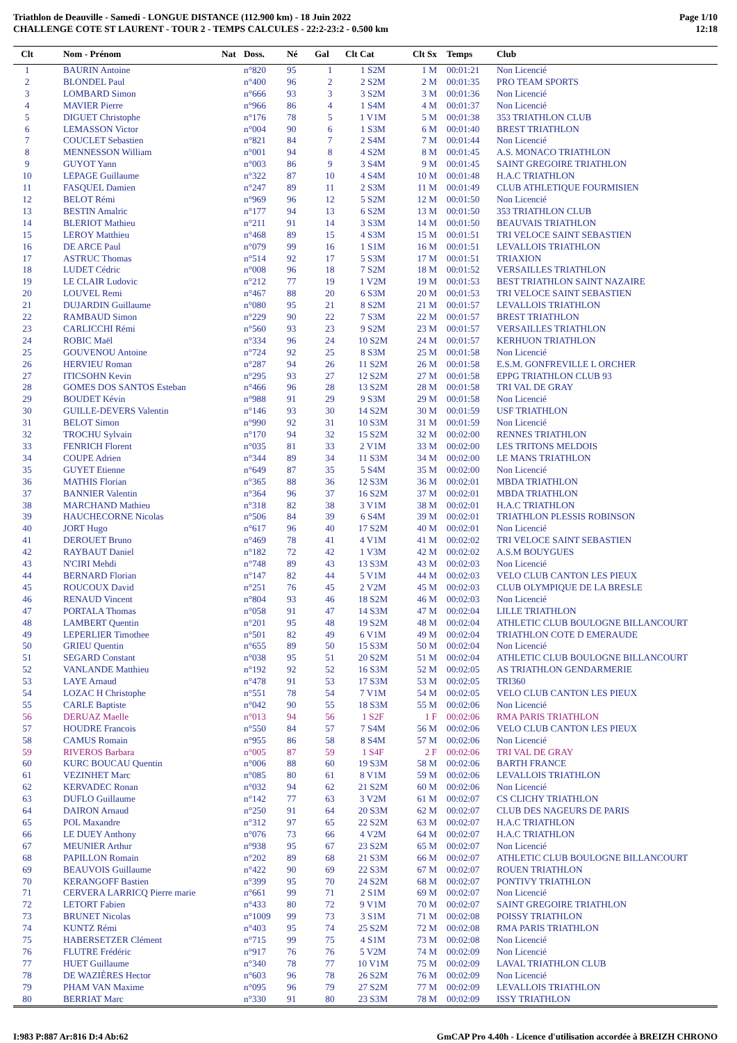Triathlon de Deauville - Samedi - LONGUE DISTANCE (112.900 km) - 18 Juin 2022
CHALLENGE COTE ST LAURENT - TOUR 2 - TEMPS CALCULES - 22:2-23:2 - 0.500 km
Page 1/10
12:18
| Clt | Nom - Prénom | Nat | Doss. | Né | Gal | Clt Cat | Clt Sx | Temps | Club |
| --- | --- | --- | --- | --- | --- | --- | --- | --- | --- |
| 1 | BAURIN Antoine | | n°820 | 95 | 1 | 1 S2M | 1 M | 00:01:21 | Non Licencié |
| 2 | BLONDEL Paul | | n°400 | 96 | 2 | 2 S2M | 2 M | 00:01:35 | PRO TEAM SPORTS |
| 3 | LOMBARD Simon | | n°666 | 93 | 3 | 3 S2M | 3 M | 00:01:36 | Non Licencié |
| 4 | MAVIER Pierre | | n°966 | 86 | 4 | 1 S4M | 4 M | 00:01:37 | Non Licencié |
| 5 | DIGUET Christophe | | n°176 | 78 | 5 | 1 V1M | 5 M | 00:01:38 | 353 TRIATHLON CLUB |
| 6 | LEMASSON Victor | | n°004 | 90 | 6 | 1 S3M | 6 M | 00:01:40 | BREST TRIATHLON |
| 7 | COUCLET Sebastien | | n°821 | 84 | 7 | 2 S4M | 7 M | 00:01:44 | Non Licencié |
| 8 | MENNESSON William | | n°001 | 94 | 8 | 4 S2M | 8 M | 00:01:45 | A.S. MONACO TRIATHLON |
| 9 | GUYOT Yann | | n°003 | 86 | 9 | 3 S4M | 9 M | 00:01:45 | SAINT GREGOIRE TRIATHLON |
| 10 | LEPAGE Guillaume | | n°322 | 87 | 10 | 4 S4M | 10 M | 00:01:48 | H.A.C TRIATHLON |
| 11 | FASQUEL Damien | | n°247 | 89 | 11 | 2 S3M | 11 M | 00:01:49 | CLUB ATHLETIQUE FOURMISIEN |
| 12 | BELOT Rémi | | n°969 | 96 | 12 | 5 S2M | 12 M | 00:01:50 | Non Licencié |
| 13 | BESTIN Amalric | | n°177 | 94 | 13 | 6 S2M | 13 M | 00:01:50 | 353 TRIATHLON CLUB |
| 14 | BLERIOT Mathieu | | n°211 | 91 | 14 | 3 S3M | 14 M | 00:01:50 | BEAUVAIS TRIATHLON |
| 15 | LEROY Matthieu | | n°468 | 89 | 15 | 4 S3M | 15 M | 00:01:51 | TRI VELOCE SAINT SEBASTIEN |
| 16 | DE ARCE Paul | | n°079 | 99 | 16 | 1 S1M | 16 M | 00:01:51 | LEVALLOIS TRIATHLON |
| 17 | ASTRUC Thomas | | n°514 | 92 | 17 | 5 S3M | 17 M | 00:01:51 | TRIAXION |
| 18 | LUDET Cédric | | n°008 | 96 | 18 | 7 S2M | 18 M | 00:01:52 | VERSAILLES TRIATHLON |
| 19 | LE CLAIR Ludovic | | n°212 | 77 | 19 | 1 V2M | 19 M | 00:01:53 | BEST TRIATHLON SAINT NAZAIRE |
| 20 | LOUVEL Remi | | n°467 | 88 | 20 | 6 S3M | 20 M | 00:01:53 | TRI VELOCE SAINT SEBASTIEN |
| 21 | DUJARDIN Guillaume | | n°080 | 95 | 21 | 8 S2M | 21 M | 00:01:57 | LEVALLOIS TRIATHLON |
| 22 | RAMBAUD Simon | | n°229 | 90 | 22 | 7 S3M | 22 M | 00:01:57 | BREST TRIATHLON |
| 23 | CARLICCHI Rémi | | n°560 | 93 | 23 | 9 S2M | 23 M | 00:01:57 | VERSAILLES TRIATHLON |
| 24 | ROBIC Maël | | n°334 | 96 | 24 | 10 S2M | 24 M | 00:01:57 | KERHUON TRIATHLON |
| 25 | GOUVENOU Antoine | | n°724 | 92 | 25 | 8 S3M | 25 M | 00:01:58 | Non Licencié |
| 26 | HERVIEU Roman | | n°287 | 94 | 26 | 11 S2M | 26 M | 00:01:58 | E.S.M. GONFREVILLE L ORCHER |
| 27 | ITICSOHN Kevin | | n°295 | 93 | 27 | 12 S2M | 27 M | 00:01:58 | EPPG TRIATHLON CLUB 93 |
| 28 | GOMES DOS SANTOS Esteban | | n°466 | 96 | 28 | 13 S2M | 28 M | 00:01:58 | TRI VAL DE GRAY |
| 29 | BOUDET Kévin | | n°988 | 91 | 29 | 9 S3M | 29 M | 00:01:58 | Non Licencié |
| 30 | GUILLE-DEVERS Valentin | | n°146 | 93 | 30 | 14 S2M | 30 M | 00:01:59 | USF TRIATHLON |
| 31 | BELOT Simon | | n°990 | 92 | 31 | 10 S3M | 31 M | 00:01:59 | Non Licencié |
| 32 | TROCHU Sylvain | | n°170 | 94 | 32 | 15 S2M | 32 M | 00:02:00 | RENNES TRIATHLON |
| 33 | FENRICH Florent | | n°035 | 81 | 33 | 2 V1M | 33 M | 00:02:00 | LES TRITONS MELDOIS |
| 34 | COUPE Adrien | | n°344 | 89 | 34 | 11 S3M | 34 M | 00:02:00 | LE MANS TRIATHLON |
| 35 | GUYET Etienne | | n°649 | 87 | 35 | 5 S4M | 35 M | 00:02:00 | Non Licencié |
| 36 | MATHIS Florian | | n°365 | 88 | 36 | 12 S3M | 36 M | 00:02:01 | MBDA TRIATHLON |
| 37 | BANNIER Valentin | | n°364 | 96 | 37 | 16 S2M | 37 M | 00:02:01 | MBDA TRIATHLON |
| 38 | MARCHAND Mathieu | | n°318 | 82 | 38 | 3 V1M | 38 M | 00:02:01 | H.A.C TRIATHLON |
| 39 | HAUCHECORNE Nicolas | | n°506 | 84 | 39 | 6 S4M | 39 M | 00:02:01 | TRIATHLON PLESSIS ROBINSON |
| 40 | JORT Hugo | | n°617 | 96 | 40 | 17 S2M | 40 M | 00:02:01 | Non Licencié |
| 41 | DEROUET Bruno | | n°469 | 78 | 41 | 4 V1M | 41 M | 00:02:02 | TRI VELOCE SAINT SEBASTIEN |
| 42 | RAYBAUT Daniel | | n°182 | 72 | 42 | 1 V3M | 42 M | 00:02:02 | A.S.M BOUYGUES |
| 43 | N'CIRI Mehdi | | n°748 | 89 | 43 | 13 S3M | 43 M | 00:02:03 | Non Licencié |
| 44 | BERNARD Florian | | n°147 | 82 | 44 | 5 V1M | 44 M | 00:02:03 | VELO CLUB CANTON LES PIEUX |
| 45 | ROUCOUX David | | n°251 | 76 | 45 | 2 V2M | 45 M | 00:02:03 | CLUB OLYMPIQUE DE LA BRESLE |
| 46 | RENAUD Vincent | | n°804 | 93 | 46 | 18 S2M | 46 M | 00:02:03 | Non Licencié |
| 47 | PORTALA Thomas | | n°058 | 91 | 47 | 14 S3M | 47 M | 00:02:04 | LILLE TRIATHLON |
| 48 | LAMBERT Quentin | | n°201 | 95 | 48 | 19 S2M | 48 M | 00:02:04 | ATHLETIC CLUB BOULOGNE BILLANCOURT |
| 49 | LEPERLIER Timothee | | n°501 | 82 | 49 | 6 V1M | 49 M | 00:02:04 | TRIATHLON COTE D EMERAUDE |
| 50 | GRIEU Quentin | | n°655 | 89 | 50 | 15 S3M | 50 M | 00:02:04 | Non Licencié |
| 51 | SEGARD Constant | | n°038 | 95 | 51 | 20 S2M | 51 M | 00:02:04 | ATHLETIC CLUB BOULOGNE BILLANCOURT |
| 52 | VANLANDE Matthieu | | n°192 | 92 | 52 | 16 S3M | 52 M | 00:02:05 | AS TRIATHLON GENDARMERIE |
| 53 | LAYE Arnaud | | n°478 | 91 | 53 | 17 S3M | 53 M | 00:02:05 | TRI360 |
| 54 | LOZAC H Christophe | | n°551 | 78 | 54 | 7 V1M | 54 M | 00:02:05 | VELO CLUB CANTON LES PIEUX |
| 55 | CARLE Baptiste | | n°042 | 90 | 55 | 18 S3M | 55 M | 00:02:06 | Non Licencié |
| 56 | DERUAZ Maelle | | n°013 | 94 | 56 | 1 S2F | 1 F | 00:02:06 | RMA PARIS TRIATHLON |
| 57 | HOUDRE Francois | | n°550 | 84 | 57 | 7 S4M | 56 M | 00:02:06 | VELO CLUB CANTON LES PIEUX |
| 58 | CAMUS Romain | | n°955 | 86 | 58 | 8 S4M | 57 M | 00:02:06 | Non Licencié |
| 59 | RIVEROS Barbara | | n°005 | 87 | 59 | 1 S4F | 2 F | 00:02:06 | TRI VAL DE GRAY |
| 60 | KURC BOUCAU Quentin | | n°006 | 88 | 60 | 19 S3M | 58 M | 00:02:06 | BARTH FRANCE |
| 61 | VEZINHET Marc | | n°085 | 80 | 61 | 8 V1M | 59 M | 00:02:06 | LEVALLOIS TRIATHLON |
| 62 | KERVADEC Ronan | | n°032 | 94 | 62 | 21 S2M | 60 M | 00:02:06 | Non Licencié |
| 63 | DUFLO Guillaume | | n°142 | 77 | 63 | 3 V2M | 61 M | 00:02:07 | CS CLICHY TRIATHLON |
| 64 | DAIRON Arnaud | | n°250 | 91 | 64 | 20 S3M | 62 M | 00:02:07 | CLUB DES NAGEURS DE PARIS |
| 65 | POL Maxandre | | n°312 | 97 | 65 | 22 S2M | 63 M | 00:02:07 | H.A.C TRIATHLON |
| 66 | LE DUEY Anthony | | n°076 | 73 | 66 | 4 V2M | 64 M | 00:02:07 | H.A.C TRIATHLON |
| 67 | MEUNIER Arthur | | n°938 | 95 | 67 | 23 S2M | 65 M | 00:02:07 | Non Licencié |
| 68 | PAPILLON Romain | | n°202 | 89 | 68 | 21 S3M | 66 M | 00:02:07 | ATHLETIC CLUB BOULOGNE BILLANCOURT |
| 69 | BEAUVOIS Guillaume | | n°422 | 90 | 69 | 22 S3M | 67 M | 00:02:07 | ROUEN TRIATHLON |
| 70 | KERANGOFF Bastien | | n°399 | 95 | 70 | 24 S2M | 68 M | 00:02:07 | PONTIVY TRIATHLON |
| 71 | CERVERA LARRICQ Pierre marie | | n°661 | 99 | 71 | 2 S1M | 69 M | 00:02:07 | Non Licencié |
| 72 | LETORT Fabien | | n°433 | 80 | 72 | 9 V1M | 70 M | 00:02:07 | SAINT GREGOIRE TRIATHLON |
| 73 | BRUNET Nicolas | | n°1009 | 99 | 73 | 3 S1M | 71 M | 00:02:08 | POISSY TRIATHLON |
| 74 | KUNTZ Rémi | | n°403 | 95 | 74 | 25 S2M | 72 M | 00:02:08 | RMA PARIS TRIATHLON |
| 75 | HABERSETZER Clément | | n°715 | 99 | 75 | 4 S1M | 73 M | 00:02:08 | Non Licencié |
| 76 | FLUTRE Frédéric | | n°917 | 76 | 76 | 5 V2M | 74 M | 00:02:09 | Non Licencié |
| 77 | HUET Guillaume | | n°340 | 78 | 77 | 10 V1M | 75 M | 00:02:09 | LAVAL TRIATHLON CLUB |
| 78 | DE WAZIÈRES Hector | | n°603 | 96 | 78 | 26 S2M | 76 M | 00:02:09 | Non Licencié |
| 79 | PHAM VAN Maxime | | n°095 | 96 | 79 | 27 S2M | 77 M | 00:02:09 | LEVALLOIS TRIATHLON |
| 80 | BERRIAT Marc | | n°330 | 91 | 80 | 23 S3M | 78 M | 00:02:09 | ISSY TRIATHLON |
I:983 P:887 Ar:816 D:4 Ab:62 GmCAP Pro 4.40h - Licence d'utilisation accordée à BREIZH CHRONO